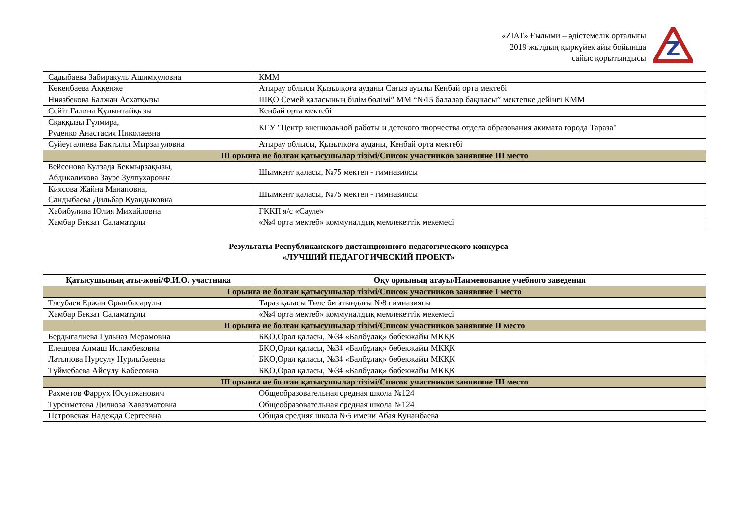«ZIAT» Ғылыми – әдістемелік орталығы
2019 жылдың қыркүйек айы бойынша
сайыс қорытындысы
Z
| Садыбаева Забиракуль Ашимкуловна | КММ |
| Көкенбаева Аққенже | Атырау облысы Қызылқоға ауданы Сағыз ауылы Кенбай орта мектебі |
| Ниязбекова Балжан Асхатқызы | ШҚО Семей қаласының білім бөлімі” ММ “№15 балалар бақшасы” мектепке дейінгі КММ |
| Сейіт Галина Құлынтайқызы | Кенбай орта мектебі |
| Сқаққызы Гүлмира, Руденко Анастасия Николаевна | КГУ "Центр внешкольной работы и детского творчества отдела образования акимата города Тараза" |
| Суйеугалиева Бактылы Мырзагуловна | Атырау облысы, Қызылқоға ауданы, Кенбай орта мектебі |
| ІІІ орынға ие болған қатысушылар тізімі/Список участников занявшие ІІІ место | |
| Бейсенова Кулзада Бекмырзақызы, Абдикаликова Зауре Зулпухаровна | Шымкент қаласы, №75 мектеп - гимназиясы |
| Киясова Жайна Манаповна, Сандыбаева Дильбар Куандыковна | Шымкент қаласы, №75 мектеп - гимназиясы |
| Хабибулина Юлия Михайловна | ГККП я/с «Сауле» |
| Хамбар Бекзат Саламатұлы | «№4 орта мектеб» коммуналдық мемлекеттік мекемесі |
Результаты Республиканского дистанционного педагогического конкурса
«ЛУЧШИЙ ПЕДАГОГИЧЕСКИЙ ПРОЕКТ»
| Қатысушының аты-жөні/Ф.И.О. участника | Оқу орнының атауы/Наименование учебного заведения |
| --- | --- |
| І орынға ие болған қатысушылар тізімі/Список участников занявшие І место | |
| Тлеубаев Ержан Орынбасарұлы | Тараз қаласы Төле би атындағы №8 гимназиясы |
| Хамбар Бекзат Саламатұлы | «№4 орта мектеб» коммуналдық мемлекеттік мекемесі |
| ІІ орынға ие болған қатысушылар тізімі/Список участников занявшие ІІ место | |
| Бердыгалиева Гульназ Мерамовна | БҚО,Орал қаласы, №34 «Балбұлақ» бөбекжайы МКҚК |
| Елешова Алмаш Исламбековна | БҚО,Орал қаласы, №34 «Балбұлақ» бөбекжайы МКҚК |
| Латыпова Нурсулу Нурлыбаевна | БҚО,Орал қаласы, №34 «Балбұлақ» бөбекжайы МКҚК |
| Түймебаева Айсұлу Кабесовна | БҚО,Орал қаласы, №34 «Балбұлақ» бөбекжайы МКҚК |
| ІІІ орынға ие болған қатысушылар тізімі/Список участников занявшие ІІІ место | |
| Рахметов Фаррух Юсупжанович | Общеобразовательная средная школа №124 |
| Турсиметова Дилноза Хавазматовна | Общеобразовательная средная школа №124 |
| Петровская Надежда Сергеевна | Общая средняя школа №5 имени Абая Кунанбаева |